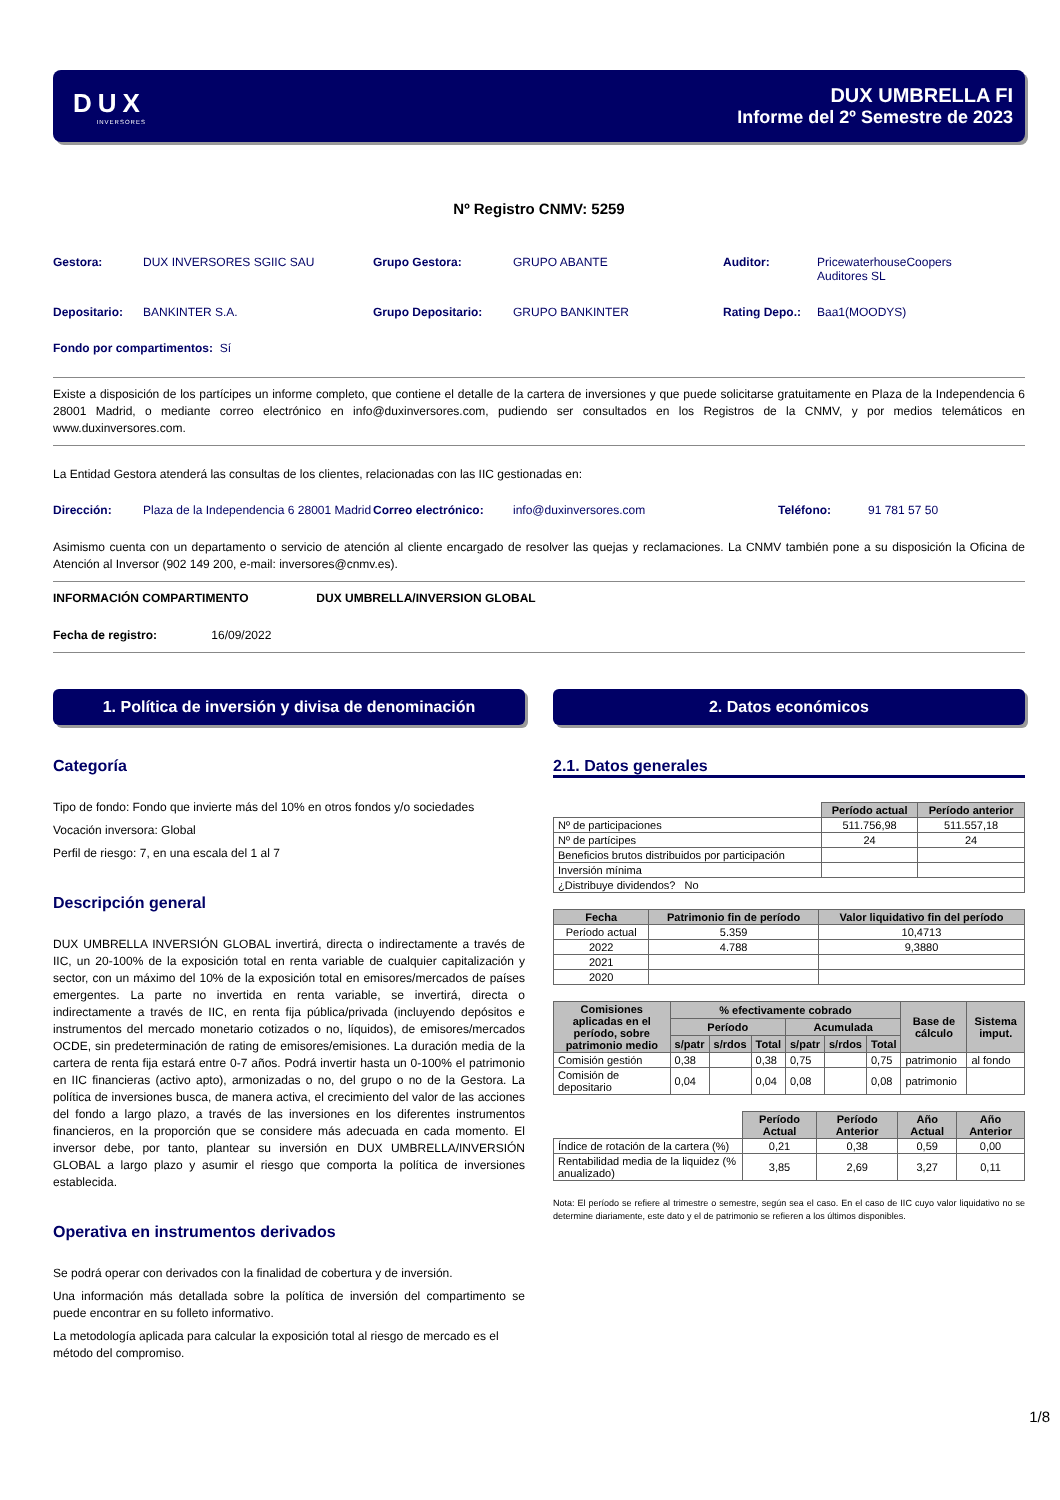DUX
INVERSORES
DUX UMBRELLA FI
Informe del 2º Semestre de 2023
Nº Registro CNMV: 5259
Gestora: DUX INVERSORES SGIIC SAU Grupo Gestora: GRUPO ABANTE Auditor: PricewaterhouseCoopers
Auditores SL
Depositario: BANKINTER S.A. Grupo Depositario: GRUPO BANKINTER Rating Depo.: Baa1(MOODYS)
Fondo por compartimentos: Sí
Existe a disposición de los partícipes un informe completo, que contiene el detalle de la cartera de inversiones y que puede solicitarse gratuitamente en Plaza de la Independencia 6 28001 Madrid, o mediante correo electrónico en info@duxinversores.com, pudiendo ser consultados en los Registros de la CNMV, y por medios telemáticos en www.duxinversores.com.
La Entidad Gestora atenderá las consultas de los clientes, relacionadas con las IIC gestionadas en:
Dirección: Plaza de la Independencia 6 28001 Madrid Correo electrónico: info@duxinversores.com Teléfono: 91 781 57 50
Asimismo cuenta con un departamento o servicio de atención al cliente encargado de resolver las quejas y reclamaciones. La CNMV también pone a su disposición la Oficina de Atención al Inversor (902 149 200, e-mail: inversores@cnmv.es).
INFORMACIÓN COMPARTIMENTO DUX UMBRELLA/INVERSION GLOBAL
Fecha de registro: 16/09/2022
1. Política de inversión y divisa de denominación
Categoría
Tipo de fondo: Fondo que invierte más del 10% en otros fondos y/o sociedades
Vocación inversora: Global
Perfil de riesgo: 7, en una escala del 1 al 7
Descripción general
DUX UMBRELLA INVERSIÓN GLOBAL invertirá, directa o indirectamente a través de IIC, un 20-100% de la exposición total en renta variable de cualquier capitalización y sector, con un máximo del 10% de la exposición total en emisores/mercados de países emergentes. La parte no invertida en renta variable, se invertirá, directa o indirectamente a través de IIC, en renta fija pública/privada (incluyendo depósitos e instrumentos del mercado monetario cotizados o no, líquidos), de emisores/mercados OCDE, sin predeterminación de rating de emisores/emisiones. La duración media de la cartera de renta fija estará entre 0-7 años. Podrá invertir hasta un 0-100% el patrimonio en IIC financieras (activo apto), armonizadas o no, del grupo o no de la Gestora. La política de inversiones busca, de manera activa, el crecimiento del valor de las acciones del fondo a largo plazo, a través de las inversiones en los diferentes instrumentos financieros, en la proporción que se considere más adecuada en cada momento. El inversor debe, por tanto, plantear su inversión en DUX UMBRELLA/INVERSIÓN GLOBAL a largo plazo y asumir el riesgo que comporta la política de inversiones establecida.
Operativa en instrumentos derivados
Se podrá operar con derivados con la finalidad de cobertura y de inversión.
Una información más detallada sobre la política de inversión del compartimento se puede encontrar en su folleto informativo.
La metodología aplicada para calcular la exposición total al riesgo de mercado es el método del compromiso.
2. Datos económicos
2.1. Datos generales
| | Período actual | Período anterior |
| Nº de participaciones | 511.756,98 | 511.557,18 |
| Nº de partícipes | 24 | 24 |
| Beneficios brutos distribuidos por participación | | |
| Inversión mínima | | |
| ¿Distribuye dividendos? No | | |
| Fecha | Patrimonio fin de período | Valor liquidativo fin del período |
| --- | --- | --- |
| Período actual | 5.359 | 10,4713 |
| 2022 | 4.788 | 9,3880 |
| 2021 | | |
| 2020 | | |
| Comisiones aplicadas en el período, sobre patrimonio medio | % efectivamente cobrado | | | | | | Base de cálculo | Sistema imput. |
| --- | --- | --- | --- | --- | --- | --- | --- | --- |
| | Período | | | Acumulada | | | | |
| | s/patr | s/rdos | Total | s/patr | s/rdos | Total | | |
| Comisión gestión | 0,38 | | 0,38 | 0,75 | | 0,75 | patrimonio | al fondo |
| Comisión de depositario | 0,04 | | 0,04 | 0,08 | | 0,08 | patrimonio | |
| | Período Actual | Período Anterior | Año Actual | Año Anterior |
| Índice de rotación de la cartera (%) | 0,21 | 0,38 | 0,59 | 0,00 |
| Rentabilidad media de la liquidez (% anualizado) | 3,85 | 2,69 | 3,27 | 0,11 |
Nota: El período se refiere al trimestre o semestre, según sea el caso. En el caso de IIC cuyo valor liquidativo no se determine diariamente, este dato y el de patrimonio se refieren a los últimos disponibles.
1/8